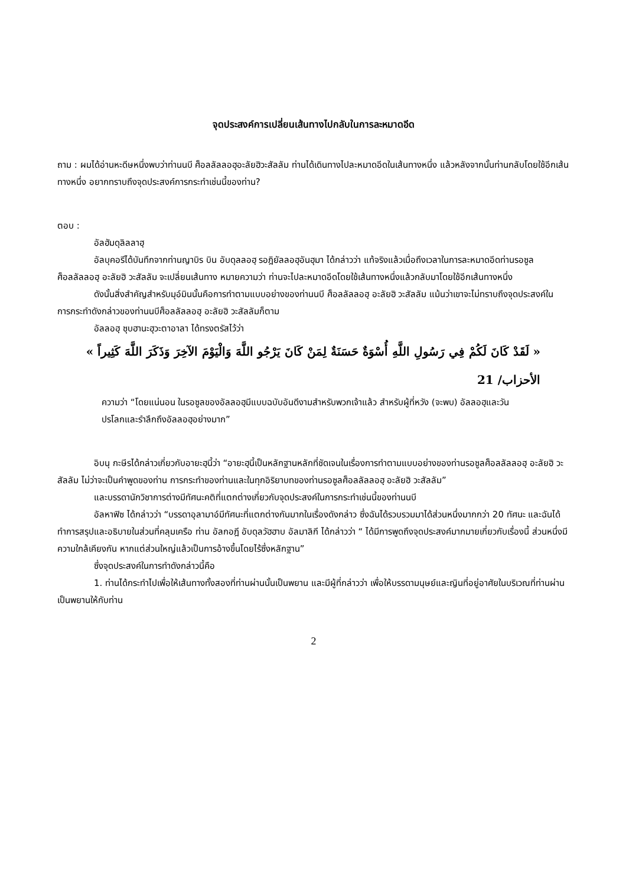จุดประสงค์การเปลี่ยนเส้นทางไปกลับในการละหมาดอีด
ถาม : ผมได้อ่านหะดีษหนึ่งพบว่าท่านนบี ศ็อลลัลลอฮุอะลัยฮิวะสัลลัม ท่านได้เดินทางไปละหมาดอีดในเส้นทางหนึ่ง แล้วหลังจากนั้นท่านกลับโดยใช้อีกเส้นทางหนึ่ง อยากทราบถึงจุดประสงค์การกระทำเช่นนี้ของท่าน?
ตอบ :
อัลฮัมดุลิลลาฮฺ
อัลบุคอรีได้บันทึกจากท่านญาบิร บิน อับดุลลอฮฺ รอฎิยัลลอฮุอันฮุมา ได้กล่าวว่า แท้จริงแล้วเมื่อถึงเวลาในการละหมาดอีดท่านรอซูล ศ็อลลัลลอฮฺ อะลัยฮิ วะสัลลัม จะเปลี่ยนเส้นทาง หมายความว่า ท่านจะไปละหมาดอีดโดยใช้เส้นทางหนึ่งแล้วกลับมาโดยใช้อีกเส้นทางหนึ่ง
ดังนั้นสิ่งสำคัญสำหรับมุอ์มินนั้นคือการทำตามแบบอย่างของท่านนบี ศ็อลลัลลอฮฺ อะลัยฮิ วะสัลลัม แม้นว่าเขาจะไม่ทราบถึงจุดประสงค์ในการกระทำดังกล่าวของท่านนบีศ็อลลัลลอฮฺ อะลัยฮิ วะสัลลัมก็ตาม
อัลลอฮฺ ซุบฮานะฮุวะตาอาลา ได้ทรงตรัสไว้ว่า
« لَقَدْ كَانَ لَكُمْ فِي رَسُولِ اللَّهِ أُسْوَةٌ حَسَنَةٌ لِمَنْ كَانَ يَرْجُو اللَّهَ وَالْيَوْمَ الآخِرَ وَذَكَرَ اللَّهَ كَثِيراً »
الأحزاب/ 21
ความว่า “โดยแน่นอน ในรอซูลของอัลลอฮฺมีแบบฉบับอันดีงามสำหรับพวกเจ้าแล้ว สำหรับผู้ที่หวัง (จะพบ) อัลลอฮฺและวันปรโลกและรำลึกถึงอัลลอฮฺอย่างมาก”
อิบนุ กะษีรได้กล่าวเกี่ยวกับอายะฮฺนี้ว่า “อายะฮฺนี้เป็นหลักฐานหลักที่ชัดเจนในเรื่องการทำตามแบบอย่างของท่านรอซูลศ็อลลัลลอฮฺ อะลัยฮิ วะสัลลัม ไม่ว่าจะเป็นคำพูดของท่าน การกระทำของท่านและในทุกอิริยาบทของท่านรอซูลศ็อลลัลลอฮฺ อะลัยฮิ วะสัลลัม”
และบรรดานักวิชาการต่างมีทัศนะคติที่แตกต่างเกี่ยวกับจุดประสงค์ในการกระทำเช่นนี้ของท่านนบี
อัลหาฟิซ ได้กล่าวว่า “บรรดาอุลามาอ์มีทัศนะที่แตกต่างกันมากในเรื่องดังกล่าว ซึ่งฉันได้รวบรวมมาได้ส่วนหนึ่งมากกว่า 20 ทัศนะ และฉันได้ทำการสรุปและอธิบายในส่วนที่คลุมเครือ ท่าน อัลกอฎี อับดุลวัฮฮาบ อัลมาลิกี ได้กล่าวว่า “ ได้มีการพูดถึงจุดประสงค์มากมายเกี่ยวกับเรื่องนี้ ส่วนหนึ่งมีความใกล้เคียงกัน หากแต่ส่วนใหญ่แล้วเป็นการอ้างขึ้นโดยไร้ซึ่งหลักฐาน”
ซึ่งจุดประสงค์ในการทำดังกล่าวนี้คือ
1. ท่านได้กระทำไปเพื่อให้เส้นทางทั้งสองที่ท่านผ่านนั้นเป็นพยาน และมีผู้ที่กล่าวว่า เพื่อให้บรรดามนุษย์และญินที่อยู่อาศัยในบริเวณที่ท่านผ่านเป็นพยานให้กับท่าน
2